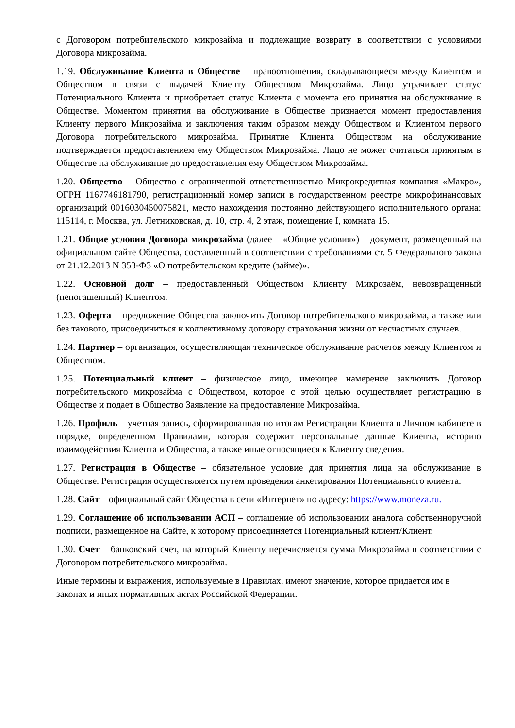с Договором потребительского микрозайма и подлежащие возврату в соответствии с условиями Договора микрозайма.
1.19. Обслуживание Клиента в Обществе – правоотношения, складывающиеся между Клиентом и Обществом в связи с выдачей Клиенту Обществом Микрозайма. Лицо утрачивает статус Потенциального Клиента и приобретает статус Клиента с момента его принятия на обслуживание в Обществе. Моментом принятия на обслуживание в Обществе признается момент предоставления Клиенту первого Микрозайма и заключения таким образом между Обществом и Клиентом первого Договора потребительского микрозайма. Принятие Клиента Обществом на обслуживание подтверждается предоставлением ему Обществом Микрозайма. Лицо не может считаться принятым в Обществе на обслуживание до предоставления ему Обществом Микрозайма.
1.20. Общество – Общество с ограниченной ответственностью Микрокредитная компания «Макро», ОГРН 1167746181790, регистрационный номер записи в государственном реестре микрофинансовых организаций 0016030450075821, место нахождения постоянно действующего исполнительного органа: 115114, г. Москва, ул. Летниковская, д. 10, стр. 4, 2 этаж, помещение I, комната 15.
1.21. Общие условия Договора микрозайма (далее – «Общие условия») – документ, размещенный на официальном сайте Общества, составленный в соответствии с требованиями ст. 5 Федерального закона от 21.12.2013 N 353-ФЗ «О потребительском кредите (займе)».
1.22. Основной долг – предоставленный Обществом Клиенту Микрозаём, невозвращенный (непогашенный) Клиентом.
1.23. Оферта – предложение Общества заключить Договор потребительского микрозайма, а также или без такового, присоединиться к коллективному договору страхования жизни от несчастных случаев.
1.24. Партнер – организация, осуществляющая техническое обслуживание расчетов между Клиентом и Обществом.
1.25. Потенциальный клиент – физическое лицо, имеющее намерение заключить Договор потребительского микрозайма с Обществом, которое с этой целью осуществляет регистрацию в Обществе и подает в Общество Заявление на предоставление Микрозайма.
1.26. Профиль – учетная запись, сформированная по итогам Регистрации Клиента в Личном кабинете в порядке, определенном Правилами, которая содержит персональные данные Клиента, историю взаимодействия Клиента и Общества, а также иные относящиеся к Клиенту сведения.
1.27. Регистрация в Обществе – обязательное условие для принятия лица на обслуживание в Обществе. Регистрация осуществляется путем проведения анкетирования Потенциального клиента.
1.28. Сайт – официальный сайт Общества в сети «Интернет» по адресу: https://www.moneza.ru.
1.29. Соглашение об использовании АСП – соглашение об использовании аналога собственноручной подписи, размещенное на Сайте, к которому присоединяется Потенциальный клиент/Клиент.
1.30. Счет – банковский счет, на который Клиенту перечисляется сумма Микрозайма в соответствии с Договором потребительского микрозайма.
Иные термины и выражения, используемые в Правилах, имеют значение, которое придается им в законах и иных нормативных актах Российской Федерации.